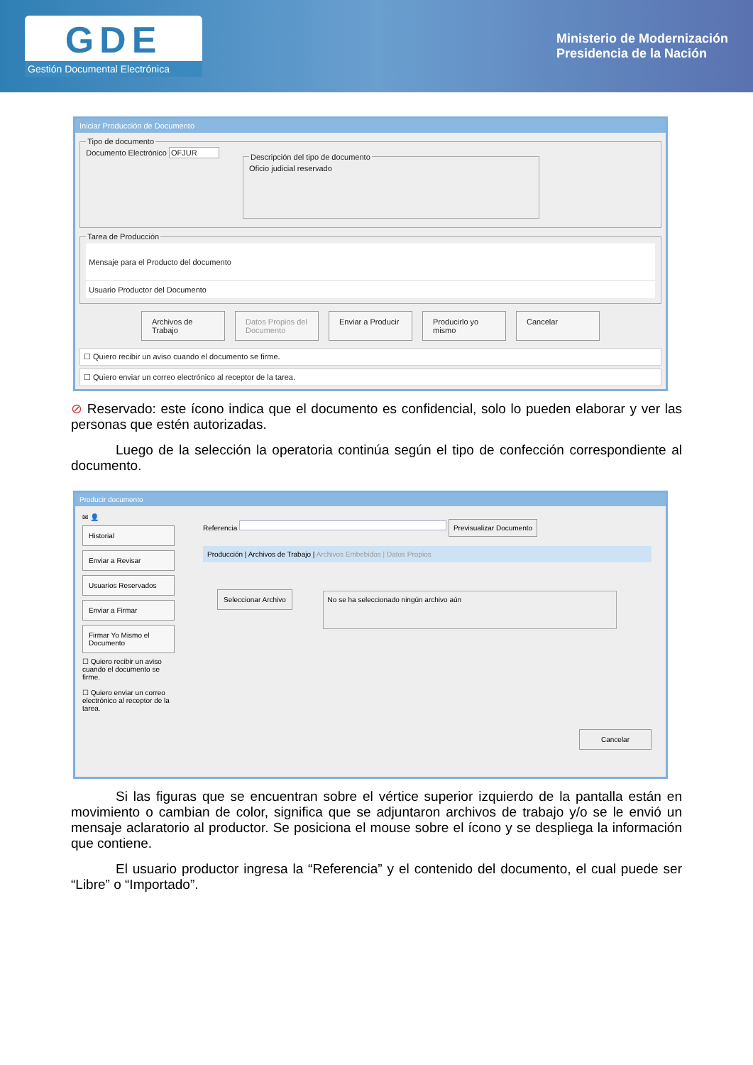GDE
Gestión Documental Electrónica
Ministerio de Modernización
Presidencia de la Nación
Iniciar Producción de Documento
Tipo de documentoDocumento Electrónico OFJUR Descripción del tipo de documentoOficio judicial reservado Tarea de Producción
Mensaje para el Producto del documento
Usuario Productor del Documento
Archivos de Trabajo
Datos Propios del Documento
Enviar a Producir
Producirlo yo mismo
Cancelar
☐ Quiero recibir un aviso cuando el documento se firme.
☐ Quiero enviar un correo electrónico al receptor de la tarea.
⊘ Reservado: este ícono indica que el documento es confidencial, solo lo pueden elaborar y ver las personas que estén autorizadas.
Luego de la selección la operatoria continúa según el tipo de confección correspondiente al documento.
Producir documento
✉ 👤
Historial
Enviar a Revisar
Usuarios Reservados
Enviar a Firmar
Firmar Yo Mismo el Documento
☐ Quiero recibir un aviso cuando el documento se firme.
☐ Quiero enviar un correo electrónico al receptor de la tarea.
Referencia Previsualizar Documento
Producción | Archivos de Trabajo | Archivos Embebidos | Datos Propios
Seleccionar Archivo No se ha seleccionado ningún archivo aún
Cancelar
Si las figuras que se encuentran sobre el vértice superior izquierdo de la pantalla están en movimiento o cambian de color, significa que se adjuntaron archivos de trabajo y/o se le envió un mensaje aclaratorio al productor. Se posiciona el mouse sobre el ícono y se despliega la información que contiene.
El usuario productor ingresa la “Referencia” y el contenido del documento, el cual puede ser “Libre” o “Importado”.